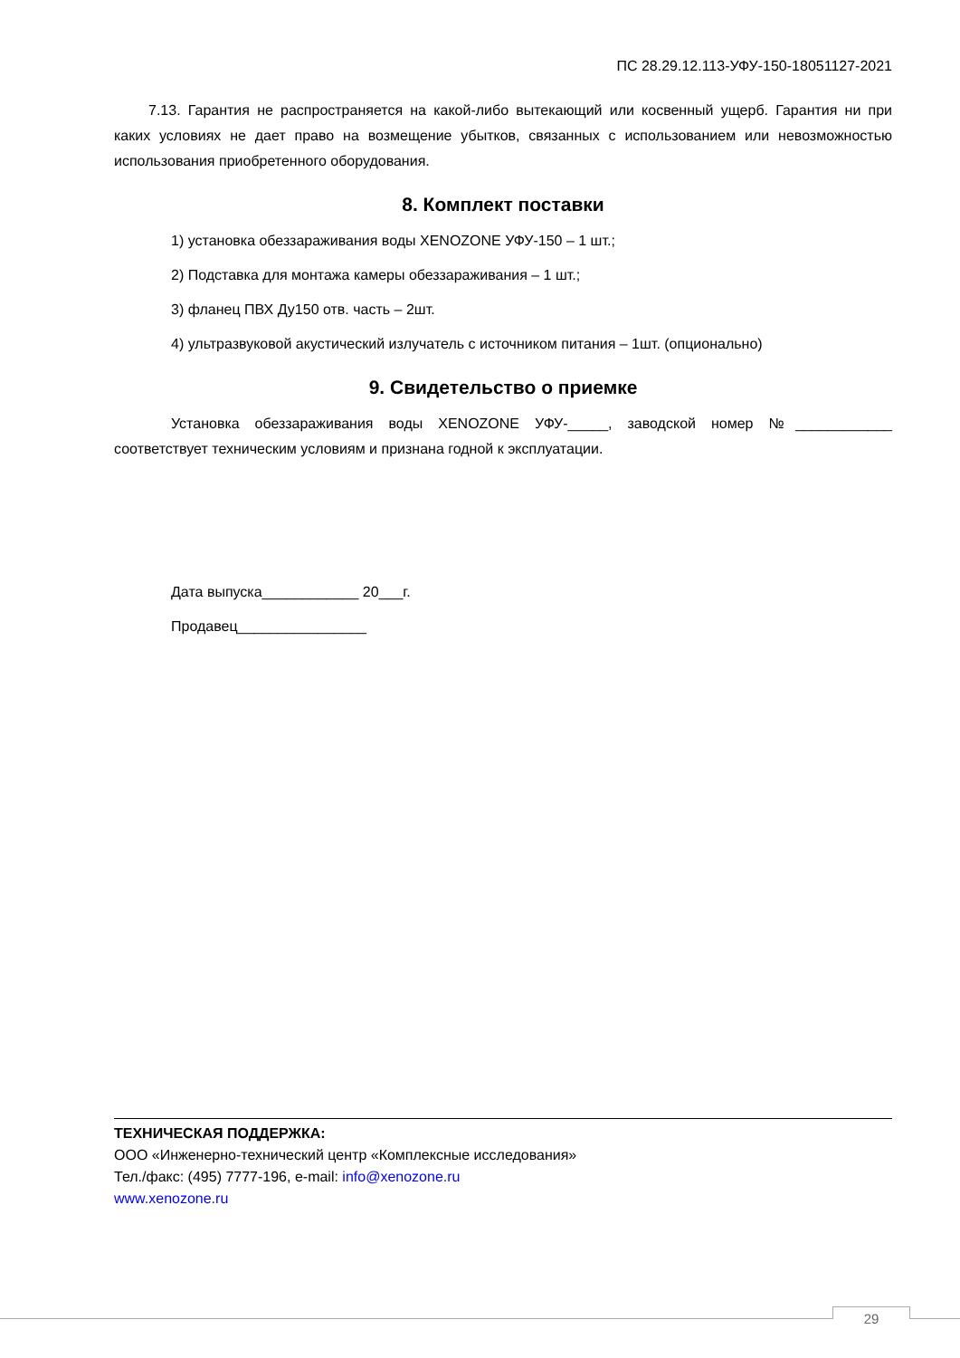ПС 28.29.12.113-УФУ-150-18051127-2021
7.13. Гарантия не распространяется на какой-либо вытекающий или косвенный ущерб. Гарантия ни при каких условиях не дает право на возмещение убытков, связанных с использованием или невозможностью использования приобретенного оборудования.
8. Комплект поставки
1) установка обеззараживания воды XENOZONE УФУ-150 – 1 шт.;
2) Подставка для монтажа камеры обеззараживания – 1 шт.;
3) фланец ПВХ Ду150 отв. часть – 2шт.
4) ультразвуковой акустический излучатель с источником питания – 1шт. (опционально)
9. Свидетельство о приемке
Установка обеззараживания воды XENOZONE УФУ-_____, заводской номер №____________ соответствует техническим условиям и признана годной к эксплуатации.
Дата выпуска____________ 20___г.
Продавец________________
ТЕХНИЧЕСКАЯ ПОДДЕРЖКА:
ООО «Инженерно-технический центр «Комплексные исследования»
Тел./факс: (495) 7777-196, e-mail: info@xenozone.ru
www.xenozone.ru
29